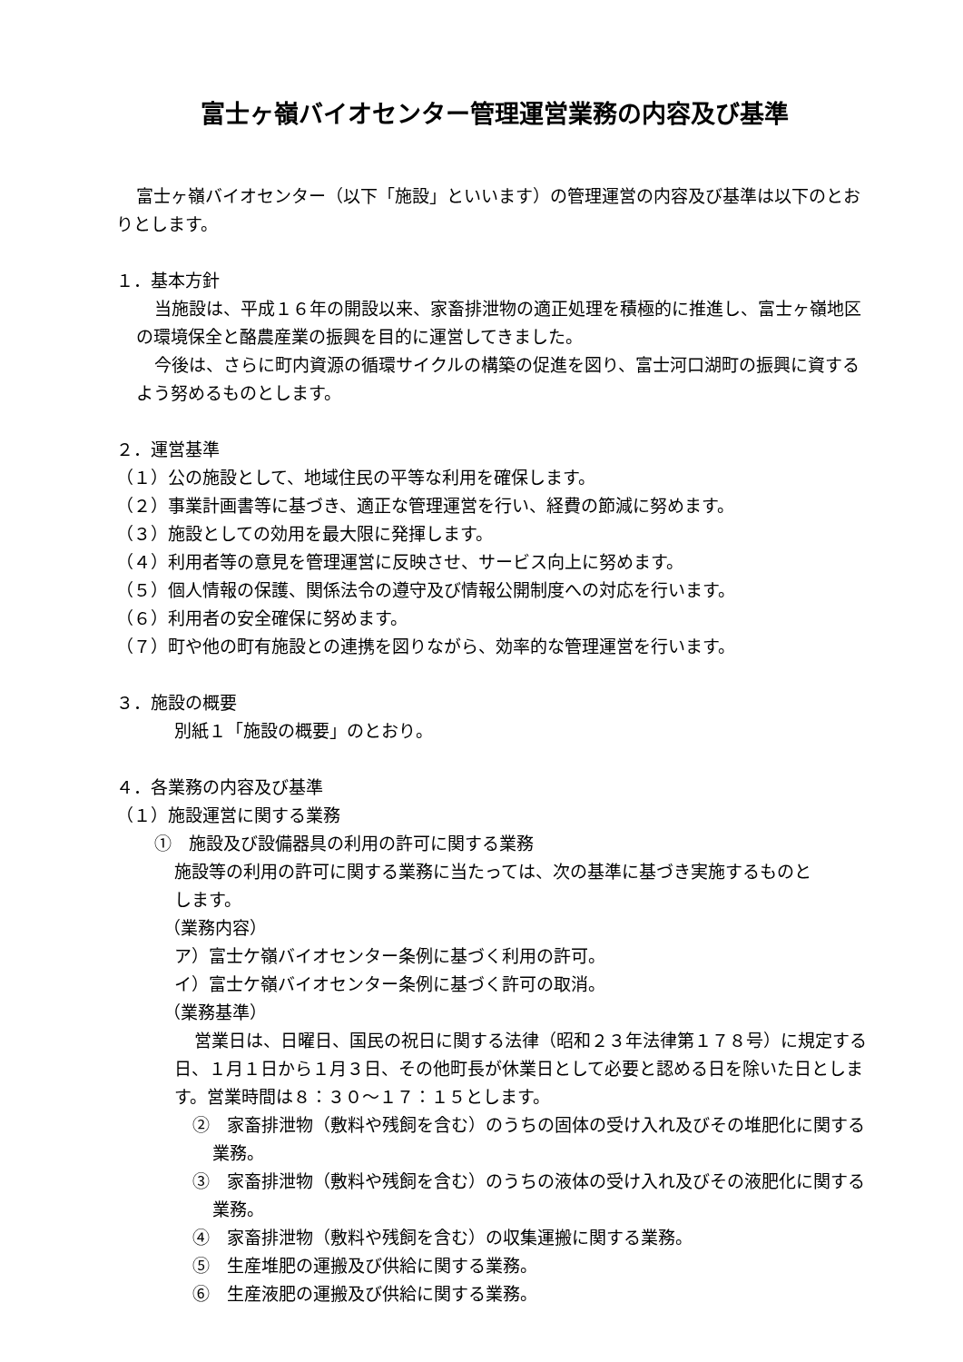富士ヶ嶺バイオセンター管理運営業務の内容及び基準
富士ヶ嶺バイオセンター（以下「施設」といいます）の管理運営の内容及び基準は以下のとおりとします。
１．基本方針
当施設は、平成１６年の開設以来、家畜排泄物の適正処理を積極的に推進し、富士ヶ嶺地区の環境保全と酪農産業の振興を目的に運営してきました。
今後は、さらに町内資源の循環サイクルの構築の促進を図り、富士河口湖町の振興に資するよう努めるものとします。
２．運営基準
（１）公の施設として、地域住民の平等な利用を確保します。
（２）事業計画書等に基づき、適正な管理運営を行い、経費の節減に努めます。
（３）施設としての効用を最大限に発揮します。
（４）利用者等の意見を管理運営に反映させ、サービス向上に努めます。
（５）個人情報の保護、関係法令の遵守及び情報公開制度への対応を行います。
（６）利用者の安全確保に努めます。
（７）町や他の町有施設との連携を図りながら、効率的な管理運営を行います。
３．施設の概要
別紙１「施設の概要」のとおり。
４．各業務の内容及び基準
（１）施設運営に関する業務
①　施設及び設備器具の利用の許可に関する業務
施設等の利用の許可に関する業務に当たっては、次の基準に基づき実施するものとします。
（業務内容）
ア）富士ケ嶺バイオセンター条例に基づく利用の許可。
イ）富士ケ嶺バイオセンター条例に基づく許可の取消。
（業務基準）
営業日は、日曜日、国民の祝日に関する法律（昭和２３年法律第１７８号）に規定する日、１月１日から１月３日、その他町長が休業日として必要と認める日を除いた日とします。営業時間は８：３０～１７：１５とします。
②　家畜排泄物（敷料や残飼を含む）のうちの固体の受け入れ及びその堆肥化に関する業務。
③　家畜排泄物（敷料や残飼を含む）のうちの液体の受け入れ及びその液肥化に関する業務。
④　家畜排泄物（敷料や残飼を含む）の収集運搬に関する業務。
⑤　生産堆肥の運搬及び供給に関する業務。
⑥　生産液肥の運搬及び供給に関する業務。